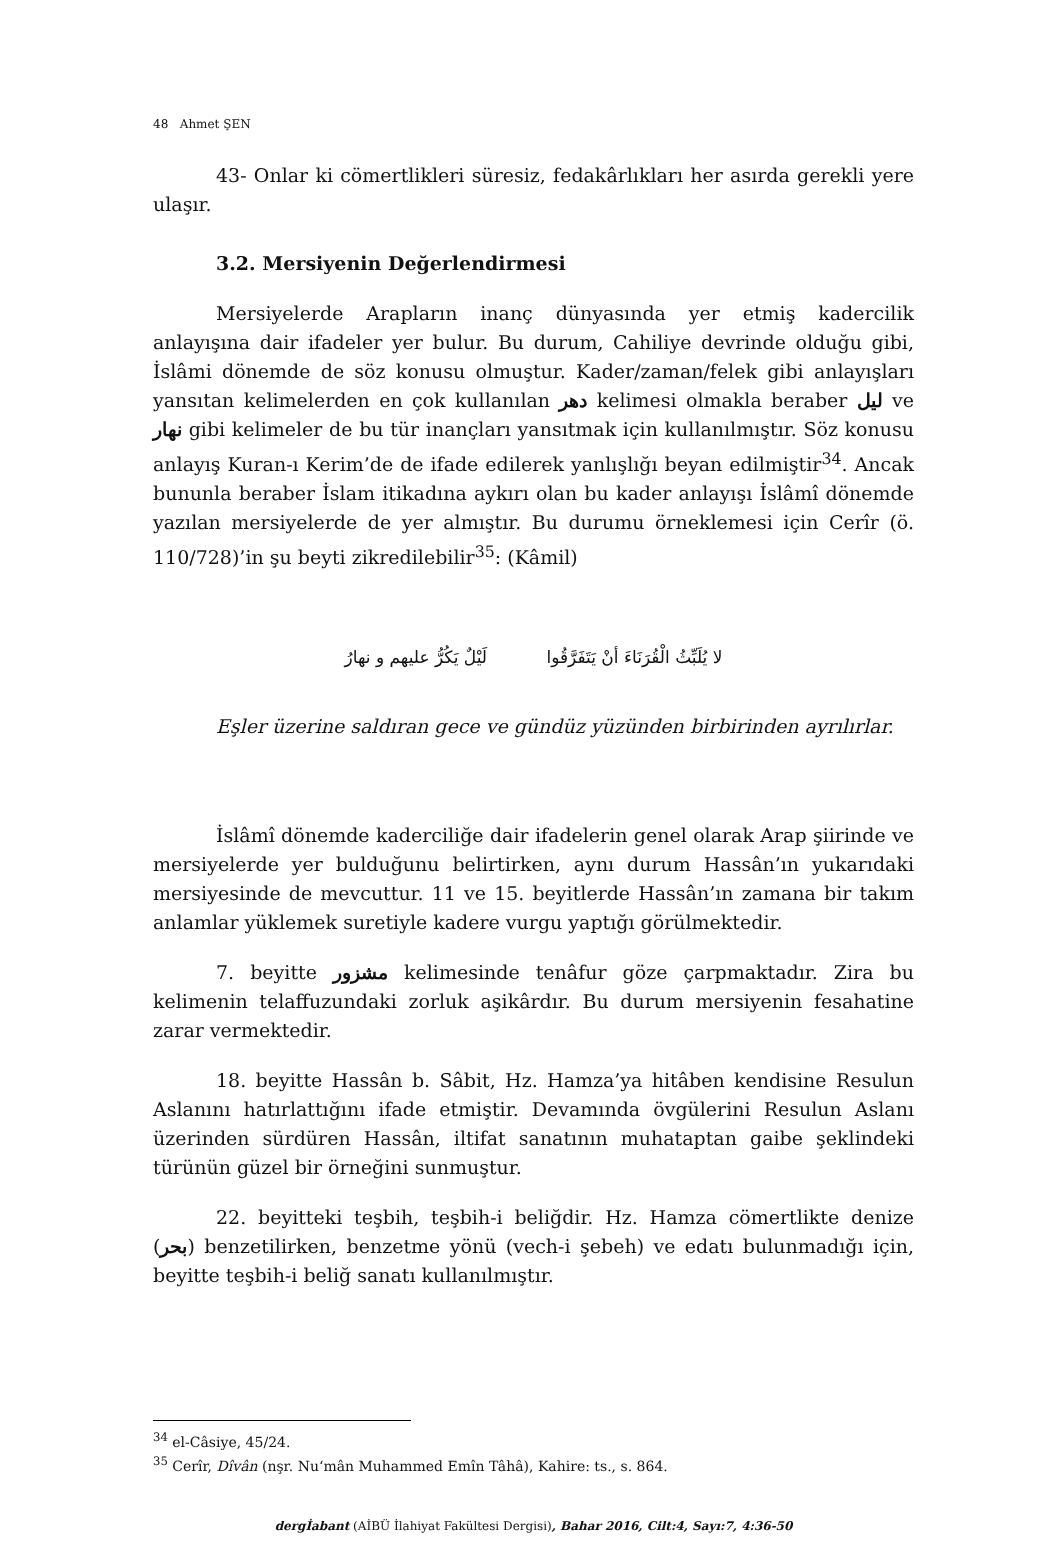48 Ahmet ŞEN
43- Onlar ki cömertlikleri süresiz, fedakârlıkları her asırda gerekli yere ulaşır.
3.2. Mersiyenin Değerlendirmesi
Mersiyelerde Arapların inanç dünyasında yer etmiş kadercilik anlayışına dair ifadeler yer bulur. Bu durum, Cahiliye devrinde olduğu gibi, İslâmi dönemde de söz konusu olmuştur. Kader/zaman/felek gibi anlayışları yansıtan kelimelerden en çok kullanılan دهر kelimesi olmakla beraber ليل ve نهار gibi kelimeler de bu tür inançları yansıtmak için kullanılmıştır. Söz konusu anlayış Kuran-ı Kerim’de de ifade edilerek yanlışlığı beyan edilmiştir<sup>34</sup>. Ancak bununla beraber İslam itikadına aykırı olan bu kader anlayışı İslâmî dönemde yazılan mersiyelerde de yer almıştır. Bu durumu örneklemesi için Cerîr (ö. 110/728)’in şu beyti zikredilebilir<sup>35</sup>: (Kâmil)
لا يُلَبِّثُ الْقُرَنَاءَ أنْ يَتَفَرَّقُوا لَيْلٌ يَكُرُّ عليهم و نهارُ
Eşler üzerine saldıran gece ve gündüz yüzünden birbirinden ayrılırlar.
İslâmî dönemde kaderciliğe dair ifadelerin genel olarak Arap şiirinde ve mersiyelerde yer bulduğunu belirtirken, aynı durum Hassân’ın yukarıdaki mersiyesinde de mevcuttur. 11 ve 15. beyitlerde Hassân’ın zamana bir takım anlamlar yüklemek suretiyle kadere vurgu yaptığı görülmektedir.
7. beyitte مشزور kelimesinde tenâfur göze çarpmaktadır. Zira bu kelimenin telaffuzundaki zorluk aşikârdır. Bu durum mersiyenin fesahatine zarar vermektedir.
18. beyitte Hassân b. Sâbit, Hz. Hamza’ya hitâben kendisine Resulun Aslanını hatırlattığını ifade etmiştir. Devamında övgülerini Resulun Aslanı üzerinden sürdüren Hassân, iltifat sanatının muhataptan gaibe şeklindeki türünün güzel bir örneğini sunmuştur.
22. beyitteki teşbih, teşbih-i beliğdir. Hz. Hamza cömertlikte denize (بحر) benzetilirken, benzetme yönü (vech-i şebeh) ve edatı bulunmadığı için, beyitte teşbih-i beliğ sanatı kullanılmıştır.
<sup>34</sup> el-Câsiye, 45/24.
<sup>35</sup> Cerîr, Dîvân (nşr. Nu‘mân Muhammed Emîn Tâhâ), Kahire: ts., s. 864.
dergİabant (AİBÜ İlahiyat Fakültesi Dergisi), Bahar 2016, Cilt:4, Sayı:7, 4:36-50